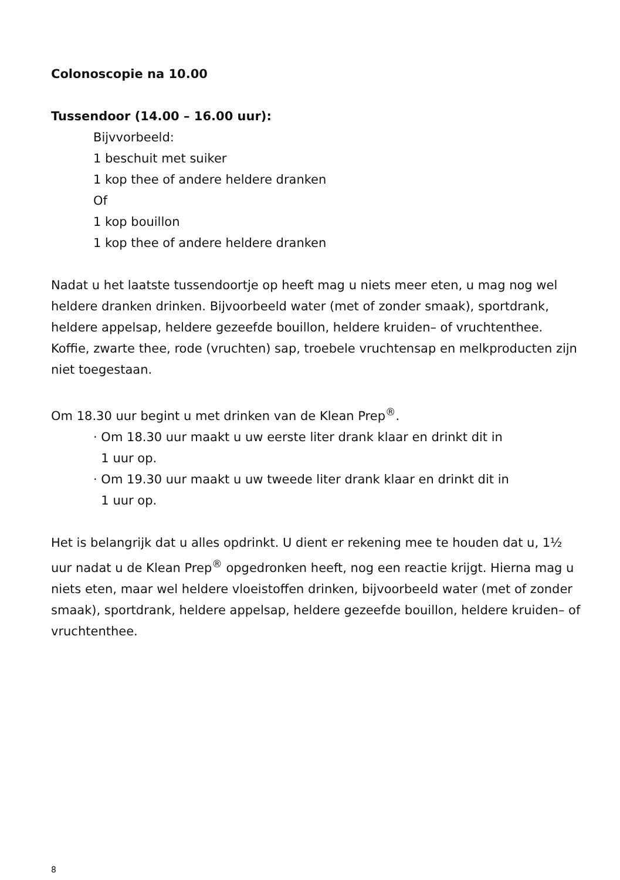Colonoscopie na 10.00
Tussendoor (14.00 – 16.00 uur):
Bijvvorbeeld:
1 beschuit met suiker
1 kop thee of andere heldere dranken
Of
1 kop bouillon
1 kop thee of andere heldere dranken
Nadat u het laatste tussendoortje op heeft mag u niets meer eten, u mag nog wel heldere dranken drinken. Bijvoorbeeld water (met of zonder smaak), sportdrank, heldere appelsap, heldere gezeefde bouillon, heldere kruiden– of vruchtenthee. Koffie, zwarte thee, rode (vruchten) sap, troebele vruchtensap en melkproducten zijn niet toegestaan.
Om 18.30 uur begint u met drinken van de Klean Prep<sup>®</sup>.
· Om 18.30 uur maakt u uw eerste liter drank klaar en drinkt dit in
1 uur op.
· Om 19.30 uur maakt u uw tweede liter drank klaar en drinkt dit in
1 uur op.
Het is belangrijk dat u alles opdrinkt. U dient er rekening mee te houden dat u, 1½ uur nadat u de Klean Prep<sup>®</sup> opgedronken heeft, nog een reactie krijgt. Hierna mag u niets eten, maar wel heldere vloeistoffen drinken, bijvoorbeeld water (met of zonder smaak), sportdrank, heldere appelsap, heldere gezeefde bouillon, heldere kruiden– of vruchtenthee.
8